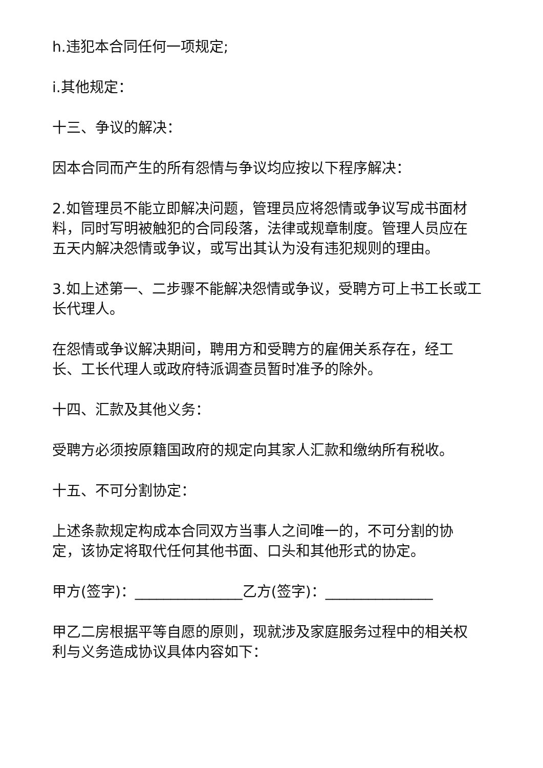h.违犯本合同任何一项规定;
i.其他规定：
十三、争议的解决：
因本合同而产生的所有怨情与争议均应按以下程序解决：
2.如管理员不能立即解决问题，管理员应将怨情或争议写成书面材料，同时写明被触犯的合同段落，法律或规章制度。管理人员应在五天内解决怨情或争议，或写出其认为没有违犯规则的理由。
3.如上述第一、二步骤不能解决怨情或争议，受聘方可上书工长或工长代理人。
在怨情或争议解决期间，聘用方和受聘方的雇佣关系存在，经工长、工长代理人或政府特派调查员暂时准予的除外。
十四、汇款及其他义务：
受聘方必须按原籍国政府的规定向其家人汇款和缴纳所有税收。
十五、不可分割协定：
上述条款规定构成本合同双方当事人之间唯一的，不可分割的协定，该协定将取代任何其他书面、口头和其他形式的协定。
甲方(签字)：_______________乙方(签字)：_______________
甲乙二房根据平等自愿的原则，现就涉及家庭服务过程中的相关权利与义务造成协议具体内容如下：